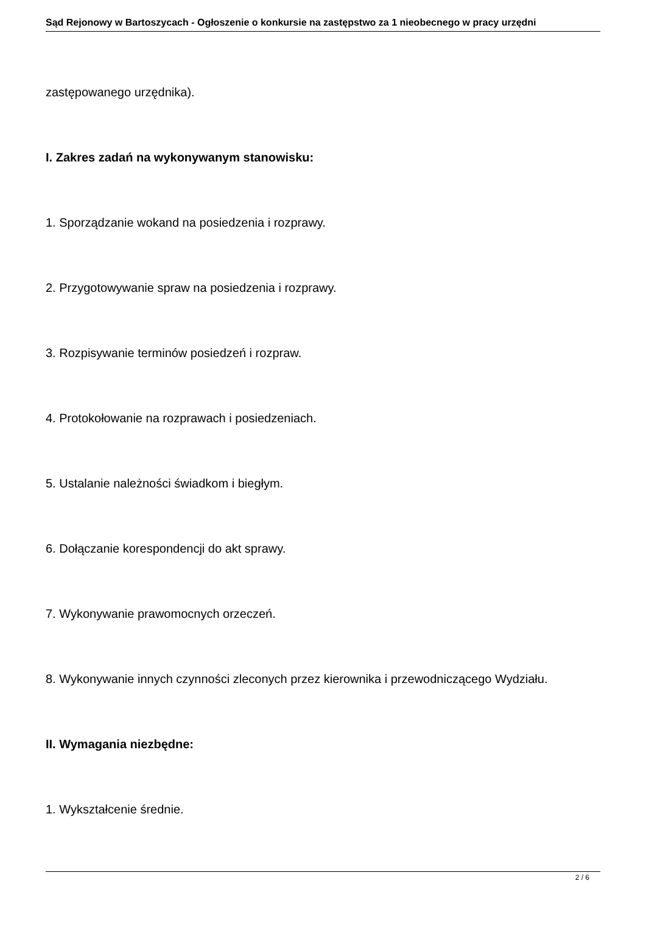Sąd Rejonowy w Bartoszycach - Ogłoszenie o konkursie na zastępstwo za 1 nieobecnego w pracy urzędni
zastępowanego urzędnika).
I. Zakres zadań na wykonywanym stanowisku:
1. Sporządzanie wokand na posiedzenia i rozprawy.
2. Przygotowywanie spraw na posiedzenia i rozprawy.
3. Rozpisywanie terminów posiedzeń i rozpraw.
4. Protokołowanie na rozprawach i posiedzeniach.
5. Ustalanie należności świadkom i biegłym.
6. Dołączanie korespondencji do akt sprawy.
7. Wykonywanie prawomocnych orzeczeń.
8. Wykonywanie innych czynności zleconych przez kierownika i przewodniczącego Wydziału.
II. Wymagania niezbędne:
1. Wykształcenie średnie.
2 / 6